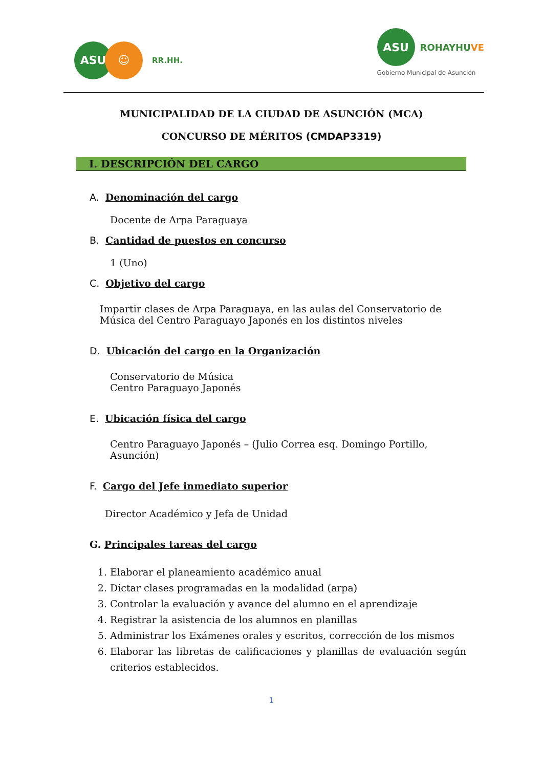ASU ☺
RR.HH.
ASU
ROHAYHUVE
Gobierno Municipal de Asunción
MUNICIPALIDAD DE LA CIUDAD DE ASUNCIÓN (MCA)
CONCURSO DE MÉRITOS (CMDAP3319)
I. DESCRIPCIÓN DEL CARGO
A. Denominación del cargo
Docente de Arpa Paraguaya
B. Cantidad de puestos en concurso
1 (Uno)
C. Objetivo del cargo
Impartir clases de Arpa Paraguaya, en las aulas del Conservatorio de Música del Centro Paraguayo Japonés en los distintos niveles
D. Ubicación del cargo en la Organización
Conservatorio de Música
Centro Paraguayo Japonés
E. Ubicación física del cargo
Centro Paraguayo Japonés – (Julio Correa esq. Domingo Portillo, Asunción)
F. Cargo del Jefe inmediato superior
Director Académico y Jefa de Unidad
G. Principales tareas del cargo
1. Elaborar el planeamiento académico anual
2. Dictar clases programadas en la modalidad (arpa)
3. Controlar la evaluación y avance del alumno en el aprendizaje
4. Registrar la asistencia de los alumnos en planillas
5. Administrar los Exámenes orales y escritos, corrección de los mismos
6. Elaborar las libretas de calificaciones y planillas de evaluación según criterios establecidos.
1